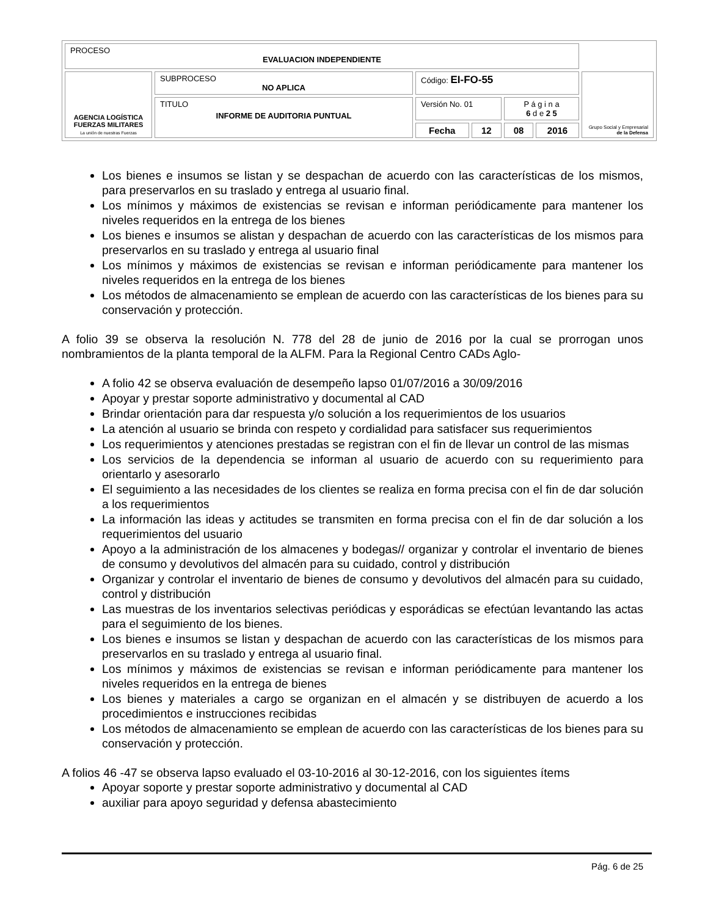| PROCESO EVALUACION INDEPENDIENTE | | | | | | |
| AGENCIA LOGÍSTICA FUERZAS MILITARES La unión de nuestras Fuerzas | SUBPROCESO NO APLICA | Código: EI-FO-55 | | | | Grupo Social y Empresarial de la Defensa |
| | TITULO INFORME DE AUDITORIA PUNTUAL | Versión No. 01 | | P á g i n a 6 d e 2 5 | | |
| | | Fecha | 12 | 08 | 2016 | |
Los bienes e insumos se listan y se despachan de acuerdo con las características de los mismos, para preservarlos en su traslado y entrega al usuario final.
Los mínimos y máximos de existencias se revisan e informan periódicamente para mantener los niveles requeridos en la entrega de los bienes
Los bienes e insumos se alistan y despachan de acuerdo con las características de los mismos para preservarlos en su traslado y entrega al usuario final
Los mínimos y máximos de existencias se revisan e informan periódicamente para mantener los niveles requeridos en la entrega de los bienes
Los métodos de almacenamiento se emplean de acuerdo con las características de los bienes para su conservación y protección.
A folio 39 se observa la resolución N. 778 del 28 de junio de 2016 por la cual se prorrogan unos nombramientos de la planta temporal de la ALFM. Para la Regional Centro CADs Aglo-
A folio 42 se observa evaluación de desempeño lapso 01/07/2016 a 30/09/2016
Apoyar y prestar soporte administrativo y documental al CAD
Brindar orientación para dar respuesta y/o solución a los requerimientos de los usuarios
La atención al usuario se brinda con respeto y cordialidad para satisfacer sus requerimientos
Los requerimientos y atenciones prestadas se registran con el fin de llevar un control de las mismas
Los servicios de la dependencia se informan al usuario de acuerdo con su requerimiento para orientarlo y asesorarlo
El seguimiento a las necesidades de los clientes se realiza en forma precisa con el fin de dar solución a los requerimientos
La información las ideas y actitudes se transmiten en forma precisa con el fin de dar solución a los requerimientos del usuario
Apoyo a la administración de los almacenes y bodegas// organizar y controlar el inventario de bienes de consumo y devolutivos del almacén para su cuidado, control y distribución
Organizar y controlar el inventario de bienes de consumo y devolutivos del almacén para su cuidado, control y distribución
Las muestras de los inventarios selectivas periódicas y esporádicas se efectúan levantando las actas para el seguimiento de los bienes.
Los bienes e insumos se listan y despachan de acuerdo con las características de los mismos para preservarlos en su traslado y entrega al usuario final.
Los mínimos y máximos de existencias se revisan e informan periódicamente para mantener los niveles requeridos en la entrega de bienes
Los bienes y materiales a cargo se organizan en el almacén y se distribuyen de acuerdo a los procedimientos e instrucciones recibidas
Los métodos de almacenamiento se emplean de acuerdo con las características de los bienes para su conservación y protección.
A folios 46 -47 se observa lapso evaluado el 03-10-2016 al 30-12-2016, con los siguientes ítems
Apoyar soporte y prestar soporte administrativo y documental al CAD
auxiliar para apoyo seguridad y defensa abastecimiento
Pág. 6 de 25